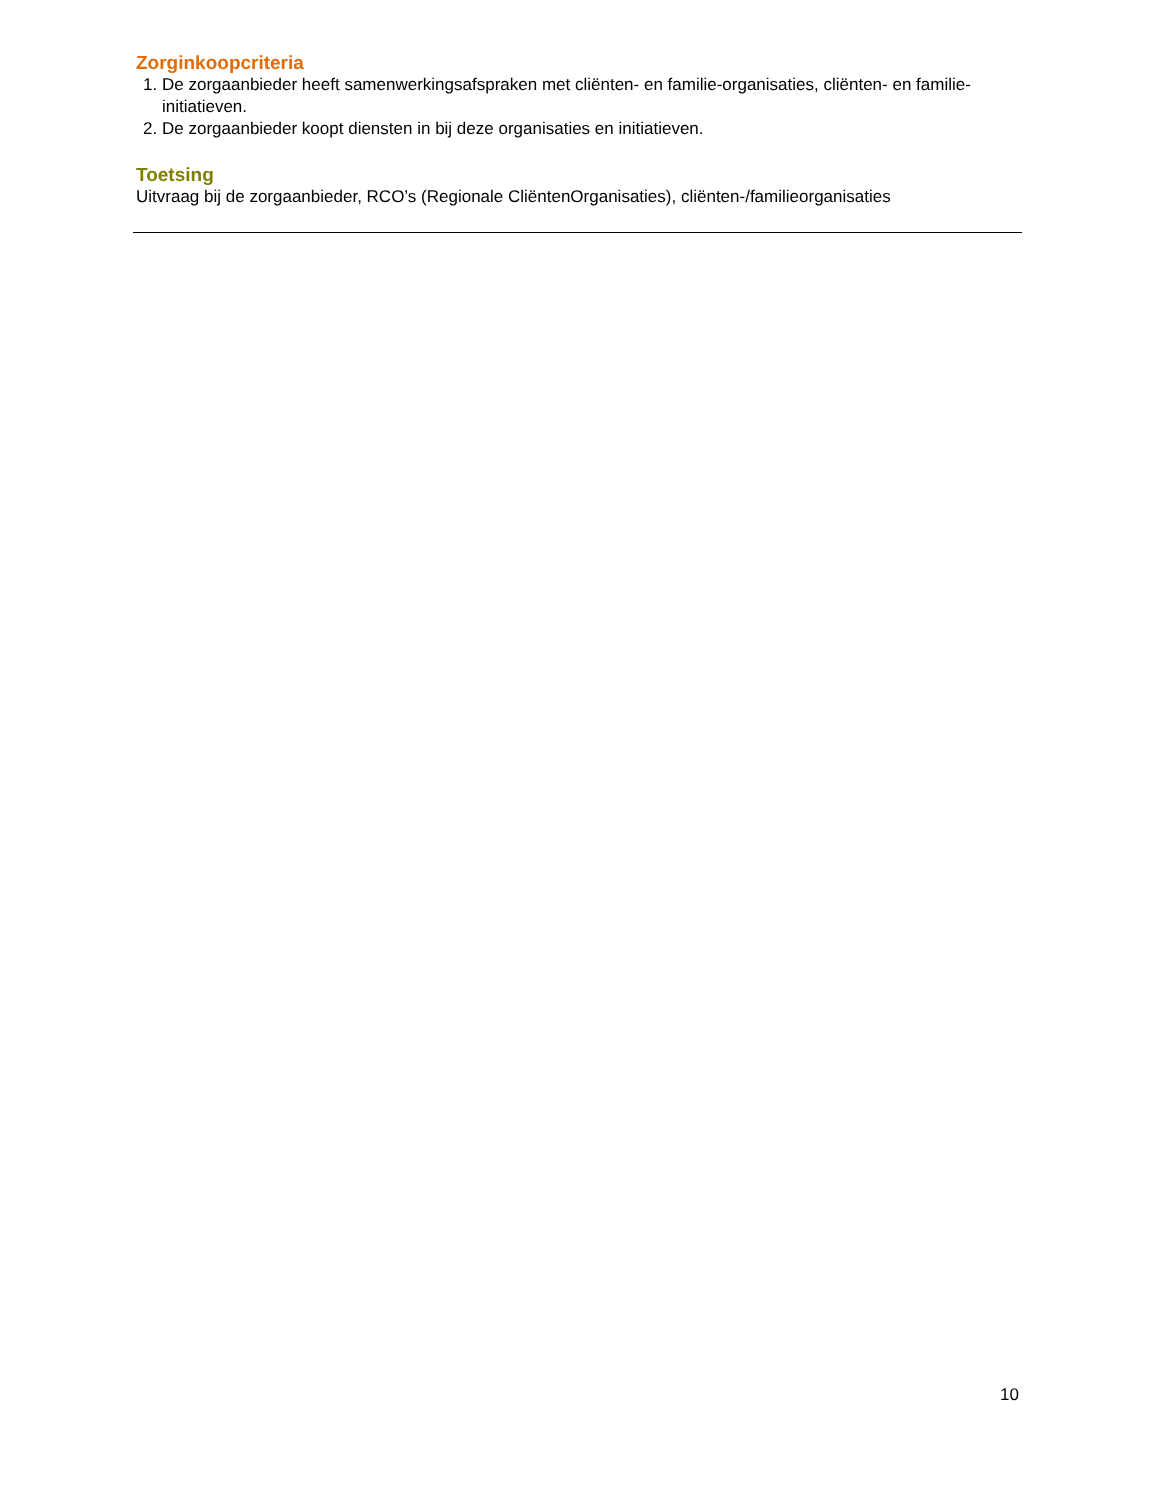Zorginkoopcriteria
1. De zorgaanbieder heeft samenwerkingsafspraken met cliënten- en familie-organisaties, cliënten- en familie-initiatieven.
2. De zorgaanbieder koopt diensten in bij deze organisaties en initiatieven.
Toetsing
Uitvraag bij de zorgaanbieder, RCO’s (Regionale CliëntenOrganisaties), cliënten-/familieorganisaties
10